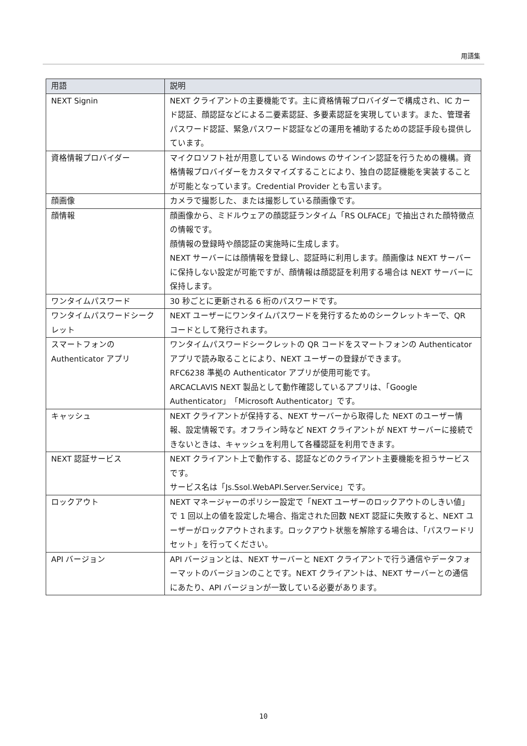用語集
| 用語 | 説明 |
| --- | --- |
| NEXT Signin | NEXT クライアントの主要機能です。主に資格情報プロバイダーで構成され、IC カード認証、顔認証などによる二要素認証、多要素認証を実現しています。また、管理者パスワード認証、緊急パスワード認証などの運用を補助するための認証手段も提供しています。 |
| 資格情報プロバイダー | マイクロソフト社が用意している Windows のサインイン認証を行うための機構。資格情報プロバイダーをカスタマイズすることにより、独自の認証機能を実装することが可能となっています。Credential Provider とも言います。 |
| 顔画像 | カメラで撮影した、または撮影している顔画像です。 |
| 顔情報 | 顔画像から、ミドルウェアの顔認証ランタイム「RS OLFACE」で抽出された顔特徴点の情報です。 顔情報の登録時や顔認証の実施時に生成します。 NEXT サーバーには顔情報を登録し、認証時に利用します。顔画像は NEXT サーバーに保持しない設定が可能ですが、顔情報は顔認証を利用する場合は NEXT サーバーに保持します。 |
| ワンタイムパスワード | 30 秒ごとに更新される 6 桁のパスワードです。 |
| ワンタイムパスワードシークレット | NEXT ユーザーにワンタイムパスワードを発行するためのシークレットキーで、QR コードとして発行されます。 |
| スマートフォンの Authenticator アプリ | ワンタイムパスワードシークレットの QR コードをスマートフォンの Authenticator アプリで読み取ることにより、NEXT ユーザーの登録ができます。 RFC6238 準拠の Authenticator アプリが使用可能です。 ARCACLAVIS NEXT 製品として動作確認しているアプリは、「Google Authenticator」「Microsoft Authenticator」です。 |
| キャッシュ | NEXT クライアントが保持する、NEXT サーバーから取得した NEXT のユーザー情報、設定情報です。オフライン時など NEXT クライアントが NEXT サーバーに接続できないときは、キャッシュを利用して各種認証を利用できます。 |
| NEXT 認証サービス | NEXT クライアント上で動作する、認証などのクライアント主要機能を担うサービスです。 サービス名は「Js.Ssol.WebAPI.Server.Service」です。 |
| ロックアウト | NEXT マネージャーのポリシー設定で「NEXT ユーザーのロックアウトのしきい値」で 1 回以上の値を設定した場合、指定された回数 NEXT 認証に失敗すると、NEXT ユーザーがロックアウトされます。ロックアウト状態を解除する場合は、「パスワードリセット」を行ってください。 |
| API バージョン | API バージョンとは、NEXT サーバーと NEXT クライアントで行う通信やデータフォーマットのバージョンのことです。NEXT クライアントは、NEXT サーバーとの通信にあたり、API バージョンが一致している必要があります。 |
10